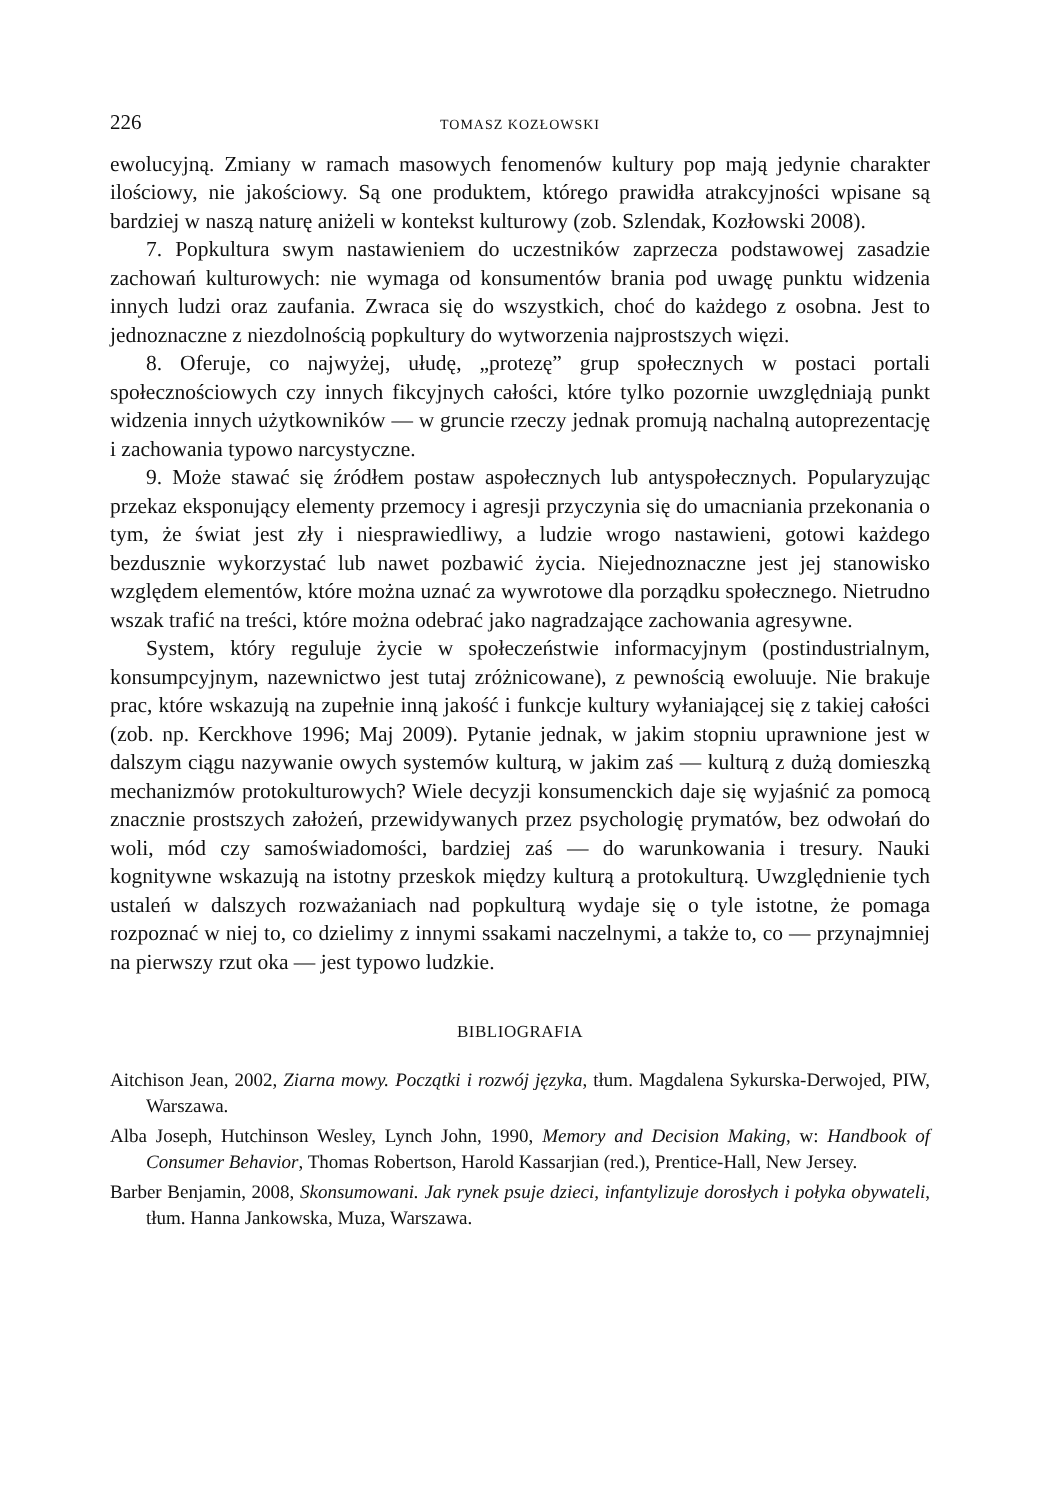226 TOMASZ KOZŁOWSKI
ewolucyjną. Zmiany w ramach masowych fenomenów kultury pop mają jedynie charakter ilościowy, nie jakościowy. Są one produktem, którego prawidła atrakcyjności wpisane są bardziej w naszą naturę aniżeli w kontekst kulturowy (zob. Szlendak, Kozłowski 2008).
7. Popkultura swym nastawieniem do uczestników zaprzecza podstawowej zasadzie zachowań kulturowych: nie wymaga od konsumentów brania pod uwagę punktu widzenia innych ludzi oraz zaufania. Zwraca się do wszystkich, choć do każdego z osobna. Jest to jednoznaczne z niezdolnością popkultury do wytworzenia najprostszych więzi.
8. Oferuje, co najwyżej, ułudę, „protezę” grup społecznych w postaci portali społecznościowych czy innych fikcyjnych całości, które tylko pozornie uwzględniają punkt widzenia innych użytkowników — w gruncie rzeczy jednak promują nachalną autoprezentację i zachowania typowo narcystyczne.
9. Może stawać się źródłem postaw aspołecznych lub antyspołecznych. Popularyzując przekaz eksponujący elementy przemocy i agresji przyczynia się do umacniania przekonania o tym, że świat jest zły i niesprawiedliwy, a ludzie wrogo nastawieni, gotowi każdego bezdusznie wykorzystać lub nawet pozbawić życia. Niejednoznaczne jest jej stanowisko względem elementów, które można uznać za wywrotowe dla porządku społecznego. Nietrudno wszak trafić na treści, które można odebrać jako nagradzające zachowania agresywne.
System, który reguluje życie w społeczeństwie informacyjnym (postindustrialnym, konsumpcyjnym, nazewnictwo jest tutaj zróżnicowane), z pewnością ewoluuje. Nie brakuje prac, które wskazują na zupełnie inną jakość i funkcje kultury wyłaniającej się z takiej całości (zob. np. Kerckhove 1996; Maj 2009). Pytanie jednak, w jakim stopniu uprawnione jest w dalszym ciągu nazywanie owych systemów kulturą, w jakim zaś — kulturą z dużą domieszką mechanizmów protokulturowych? Wiele decyzji konsumenckich daje się wyjaśnić za pomocą znacznie prostszych założeń, przewidywanych przez psychologię prymatów, bez odwołań do woli, mód czy samoświadomości, bardziej zaś — do warunkowania i tresury. Nauki kognitywne wskazują na istotny przeskok między kulturą a protokulturą. Uwzględnienie tych ustaleń w dalszych rozważaniach nad popkulturą wydaje się o tyle istotne, że pomaga rozpoznać w niej to, co dzielimy z innymi ssakami naczelnymi, a także to, co — przynajmniej na pierwszy rzut oka — jest typowo ludzkie.
BIBLIOGRAFIA
Aitchison Jean, 2002, Ziarna mowy. Początki i rozwój języka, tłum. Magdalena Sykurska-Derwojed, PIW, Warszawa.
Alba Joseph, Hutchinson Wesley, Lynch John, 1990, Memory and Decision Making, w: Handbook of Consumer Behavior, Thomas Robertson, Harold Kassarjian (red.), Prentice-Hall, New Jersey.
Barber Benjamin, 2008, Skonsumowani. Jak rynek psuje dzieci, infantylizuje dorosłych i połyka obywateli, tłum. Hanna Jankowska, Muza, Warszawa.